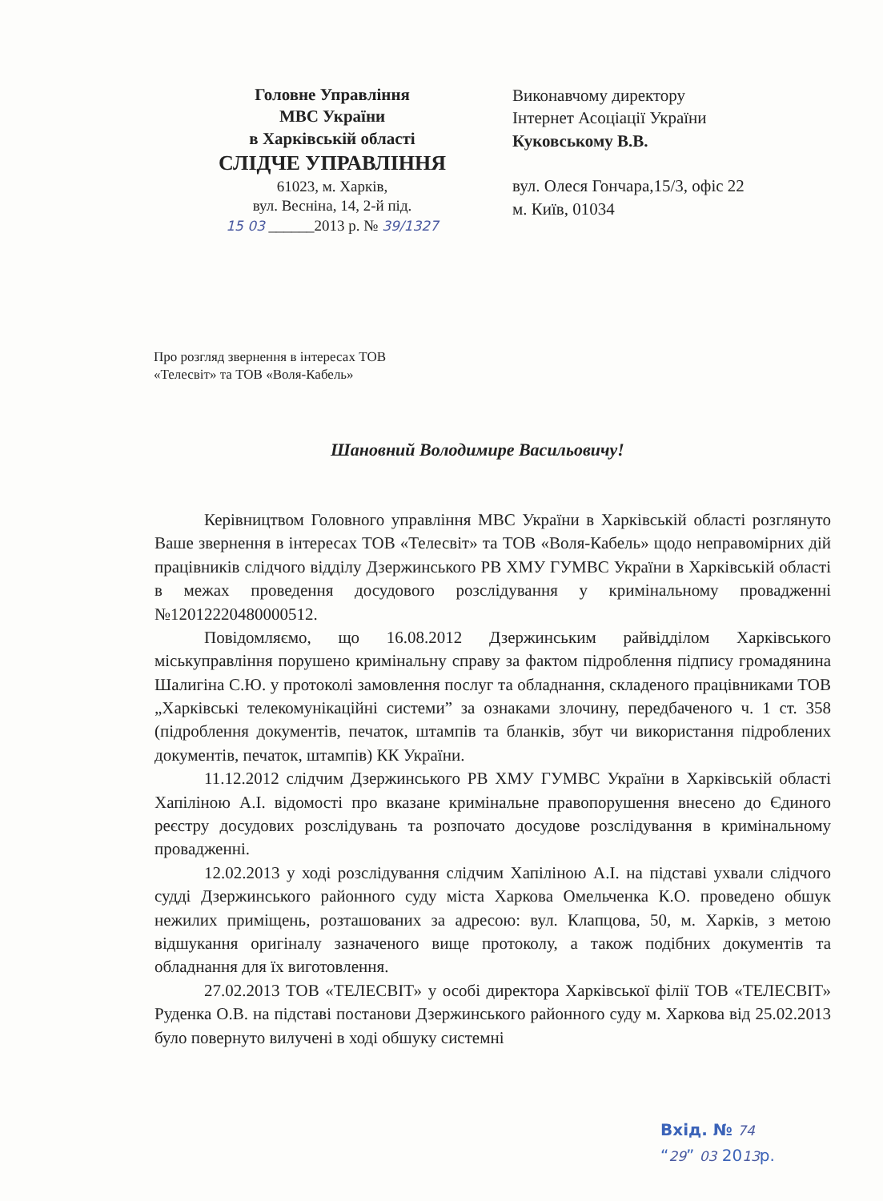Головне Управління
МВС України
в Харківській області
СЛІДЧЕ УПРАВЛІННЯ
61023, м. Харків,
вул. Весніна, 14, 2-й під.
15 03 ______2013 р. № 39/1327
Виконавчому директору
Інтернет Асоціації України
Куковському В.В.
вул. Олеся Гончара,15/3, офіс 22
м. Київ, 01034
Про розгляд звернення в інтересах ТОВ «Телесвіт» та ТОВ «Воля-Кабель»
Шановний Володимире Васильовичу!
Керівництвом Головного управління МВС України в Харківській області розглянуто Ваше звернення в інтересах ТОВ «Телесвіт» та ТОВ «Воля-Кабель» щодо неправомірних дій працівників слідчого відділу Дзержинського РВ ХМУ ГУМВС України в Харківській області в межах проведення досудового розслідування у кримінальному провадженні №12012220480000512.
Повідомляємо, що 16.08.2012 Дзержинським райвідділом Харківського міськуправління порушено кримінальну справу за фактом підроблення підпису громадянина Шалигіна С.Ю. у протоколі замовлення послуг та обладнання, складеного працівниками ТОВ „Харківські телекомунікаційні системи” за ознаками злочину, передбаченого ч. 1 ст. 358 (підроблення документів, печаток, штампів та бланків, збут чи використання підроблених документів, печаток, штампів) КК України.
11.12.2012 слідчим Дзержинського РВ ХМУ ГУМВС України в Харківській області Хапіліною А.І. відомості про вказане кримінальне правопорушення внесено до Єдиного реєстру досудових розслідувань та розпочато досудове розслідування в кримінальному провадженні.
12.02.2013 у ході розслідування слідчим Хапіліною А.І. на підставі ухвали слідчого судді Дзержинського районного суду міста Харкова Омельченка К.О. проведено обшук нежилих приміщень, розташованих за адресою: вул. Клапцова, 50, м. Харків, з метою відшукання оригіналу зазначеного вище протоколу, а також подібних документів та обладнання для їх виготовлення.
27.02.2013 ТОВ «ТЕЛЕСВІТ» у особі директора Харківської філії ТОВ «ТЕЛЕСВІТ» Руденка О.В. на підставі постанови Дзержинського районного суду м. Харкова від 25.02.2013 було повернуто вилучені в ході обшуку системні
Вхід. № 74
“29” 03 2013р.